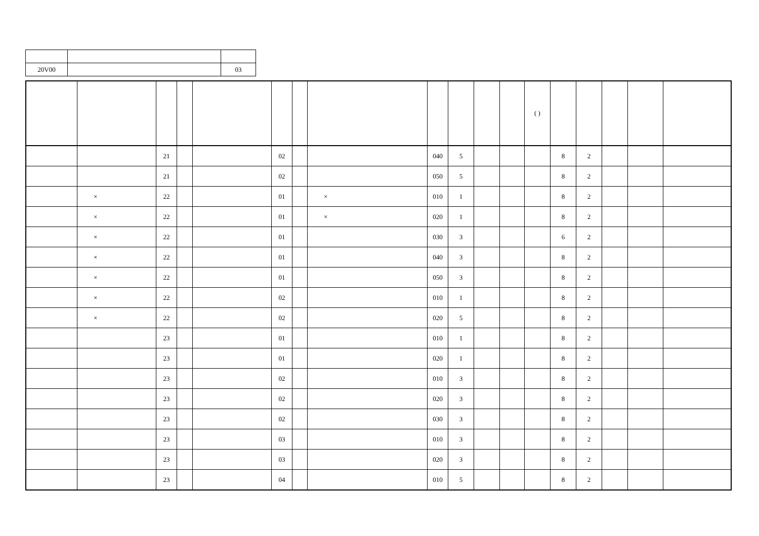| 20V00 | | 03 |
| | | | | | | | | | | | | ( ) | | | | | |
| --- | --- | --- | --- | --- | --- | --- | --- | --- | --- | --- | --- | --- | --- | --- | --- | --- | --- |
| | | 21 | | | 02 | | | 040 | 5 | | | | 8 | 2 | | | |
| | | 21 | | | 02 | | | 050 | 5 | | | | 8 | 2 | | | |
| | × | 22 | | | 01 | | × | 010 | 1 | | | | 8 | 2 | | | |
| | × | 22 | | | 01 | | × | 020 | 1 | | | | 8 | 2 | | | |
| | × | 22 | | | 01 | | | 030 | 3 | | | | 6 | 2 | | | |
| | × | 22 | | | 01 | | | 040 | 3 | | | | 8 | 2 | | | |
| | × | 22 | | | 01 | | | 050 | 3 | | | | 8 | 2 | | | |
| | × | 22 | | | 02 | | | 010 | 1 | | | | 8 | 2 | | | |
| | × | 22 | | | 02 | | | 020 | 5 | | | | 8 | 2 | | | |
| | | 23 | | | 01 | | | 010 | 1 | | | | 8 | 2 | | | |
| | | 23 | | | 01 | | | 020 | 1 | | | | 8 | 2 | | | |
| | | 23 | | | 02 | | | 010 | 3 | | | | 8 | 2 | | | |
| | | 23 | | | 02 | | | 020 | 3 | | | | 8 | 2 | | | |
| | | 23 | | | 02 | | | 030 | 3 | | | | 8 | 2 | | | |
| | | 23 | | | 03 | | | 010 | 3 | | | | 8 | 2 | | | |
| | | 23 | | | 03 | | | 020 | 3 | | | | 8 | 2 | | | |
| | | 23 | | | 04 | | | 010 | 5 | | | | 8 | 2 | | | |